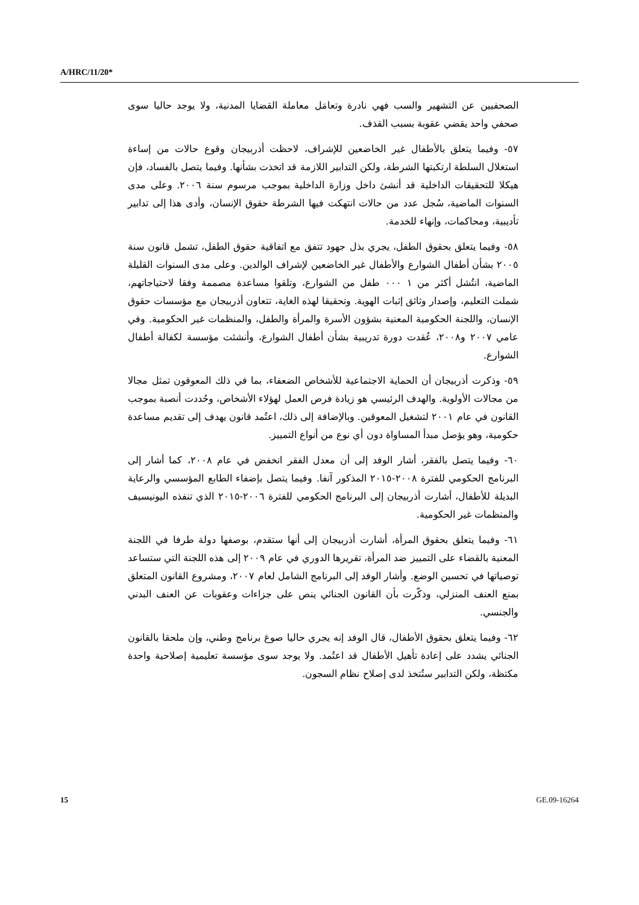A/HRC/11/20*
الصحفيين عن التشهير والسب فهي نادرة وتعامَل معاملة القضايا المدنية، ولا يوجد حاليا سوى صحفي واحد يقضي عقوبة بسبب القذف.
٥٧- وفيما يتعلق بالأطفال غير الخاضعين للإشراف، لاحظت أذربيجان وقوع حالات من إساءة استغلال السلطة ارتكبتها الشرطة، ولكن التدابير اللازمة قد اتخذت بشأنها. وفيما يتصل بالفساد، فإن هيكلا للتحقيقات الداخلية قد أنشئ داخل وزارة الداخلية بموجب مرسوم سنة ٢٠٠٦. وعلى مدى السنوات الماضية، سُجل عدد من حالات انتهكت فيها الشرطة حقوق الإنسان، وأدى هذا إلى تدابير تأديبية، ومحاكمات، وإنهاء للخدمة.
٥٨- وفيما يتعلق بحقوق الطفل، يجري بذل جهود تتفق مع اتفاقية حقوق الطفل، تشمل قانون سنة ٢٠٠٥ بشأن أطفال الشوارع والأطفال غير الخاضعين لإشراف الوالدين. وعلى مدى السنوات القليلة الماضية، انتُشل أكثر من ١ ٠٠٠ طفل من الشوارع، وتلقوا مساعدة مصممة وفقا لاحتياجاتهم، شملت التعليم، وإصدار وثائق إثبات الهوية. وتحقيقا لهذه الغاية، تتعاون أذربيجان مع مؤسسات حقوق الإنسان، واللجنة الحكومية المعنية بشؤون الأسرة والمرأة والطفل، والمنظمات غير الحكومية. وفي عامي ٢٠٠٧ و٢٠٠٨، عُقدت دورة تدريبية بشأن أطفال الشوارع، وأنشئت مؤسسة لكفالة أطفال الشوارع.
٥٩- وذكرت أذربيجان أن الحماية الاجتماعية للأشخاص الضعفاء، بما في ذلك المعوقون تمثل مجالا من مجالات الأولوية. والهدف الرئيسي هو زيادة فرص العمل لهؤلاء الأشخاص، وحُددت أنصبة بموجب القانون في عام ٢٠٠١ لتشغيل المعوقين. وبالإضافة إلى ذلك، اعتُمد قانون يهدف إلى تقديم مساعدة حكومية، وهو يؤصل مبدأ المساواة دون أي نوع من أنواع التمييز.
٦٠- وفيما يتصل بالفقر، أشار الوفد إلى أن معدل الفقر انخفض في عام ٢٠٠٨، كما أشار إلى البرنامج الحكومي للفترة ٢٠٠٨-٢٠١٥ المذكور آنفا. وفيما يتصل بإضفاء الطابع المؤسسي والرعاية البديلة للأطفال، أشارت أذربيجان إلى البرنامج الحكومي للفترة ٢٠٠٦-٢٠١٥ الذي تنفذه اليونيسيف والمنظمات غير الحكومية.
٦١- وفيما يتعلق بحقوق المرأة، أشارت أذربيجان إلى أنها ستقدم، بوصفها دولة طرفا في اللجنة المعنية بالقضاء على التمييز ضد المرأة، تقريرها الدوري في عام ٢٠٠٩ إلى هذه اللجنة التي ستساعد توصياتها في تحسين الوضع. وأشار الوفد إلى البرنامج الشامل لعام ٢٠٠٧، ومشروع القانون المتعلق بمنع العنف المنزلي، وذكّرت بأن القانون الجنائي ينص على جزاءات وعقوبات عن العنف البدني والجنسي.
٦٢- وفيما يتعلق بحقوق الأطفال، قال الوفد إنه يجري حاليا صوغ برنامج وطني، وإن ملحقا بالقانون الجنائي يشدد على إعادة تأهيل الأطفال قد اعتُمد. ولا يوجد سوى مؤسسة تعليمية إصلاحية واحدة مكتظة، ولكن التدابير ستُتخذ لدى إصلاح نظام السجون.
15 GE.09-16264